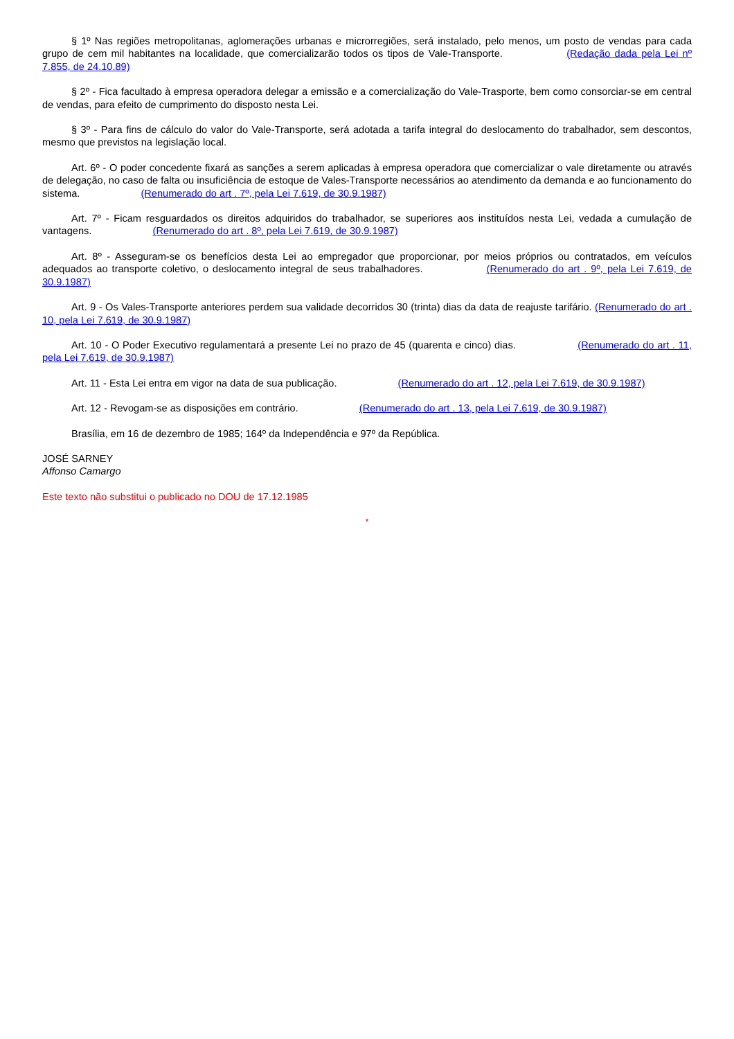§ 1º Nas regiões metropolitanas, aglomerações urbanas e microrregiões, será instalado, pelo menos, um posto de vendas para cada grupo de cem mil habitantes na localidade, que comercializarão todos os tipos de Vale-Transporte. (Redação dada pela Lei nº 7.855, de 24.10.89)
§ 2º - Fica facultado à empresa operadora delegar a emissão e a comercialização do Vale-Trasporte, bem como consorciar-se em central de vendas, para efeito de cumprimento do disposto nesta Lei.
§ 3º - Para fins de cálculo do valor do Vale-Transporte, será adotada a tarifa integral do deslocamento do trabalhador, sem descontos, mesmo que previstos na legislação local.
Art. 6º - O poder concedente fixará as sanções a serem aplicadas à empresa operadora que comercializar o vale diretamente ou através de delegação, no caso de falta ou insuficiência de estoque de Vales-Transporte necessários ao atendimento da demanda e ao funcionamento do sistema. (Renumerado do art . 7º, pela Lei 7.619, de 30.9.1987)
Art. 7º - Ficam resguardados os direitos adquiridos do trabalhador, se superiores aos instituídos nesta Lei, vedada a cumulação de vantagens. (Renumerado do art . 8º, pela Lei 7.619, de 30.9.1987)
Art. 8º - Asseguram-se os benefícios desta Lei ao empregador que proporcionar, por meios próprios ou contratados, em veículos adequados ao transporte coletivo, o deslocamento integral de seus trabalhadores. (Renumerado do art . 9º, pela Lei 7.619, de 30.9.1987)
Art. 9 - Os Vales-Transporte anteriores perdem sua validade decorridos 30 (trinta) dias da data de reajuste tarifário. (Renumerado do art . 10, pela Lei 7.619, de 30.9.1987)
Art. 10 - O Poder Executivo regulamentará a presente Lei no prazo de 45 (quarenta e cinco) dias. (Renumerado do art . 11, pela Lei 7.619, de 30.9.1987)
Art. 11 - Esta Lei entra em vigor na data de sua publicação. (Renumerado do art . 12, pela Lei 7.619, de 30.9.1987)
Art. 12 - Revogam-se as disposições em contrário. (Renumerado do art . 13, pela Lei 7.619, de 30.9.1987)
Brasília, em 16 de dezembro de 1985; 164º da Independência e 97º da República.
JOSÉ SARNEY
Affonso Camargo
Este texto não substitui o publicado no DOU de 17.12.1985
*